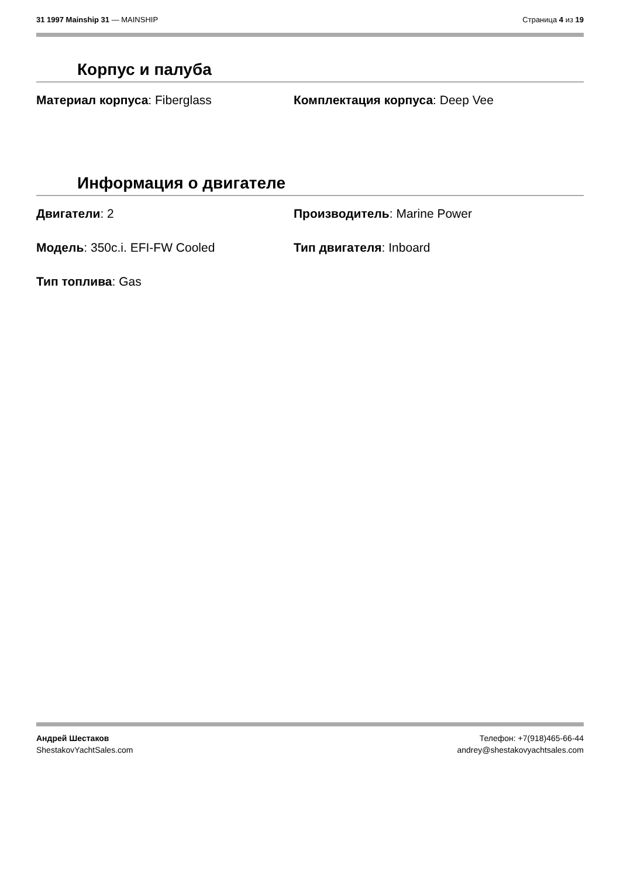31 1997 Mainship 31 — MAINSHIP Страница 4 из 19
Корпус и палуба
Материал корпуса: Fiberglass
Комплектация корпуса: Deep Vee
Информация о двигателе
Двигатели: 2
Производитель: Marine Power
Модель: 350c.i. EFI-FW Cooled
Тип двигателя: Inboard
Тип топлива: Gas
Андрей Шестаков
ShestakovYachtSales.com
Телефон: +7(918)465-66-44
andrey@shestakovyachtsales.com